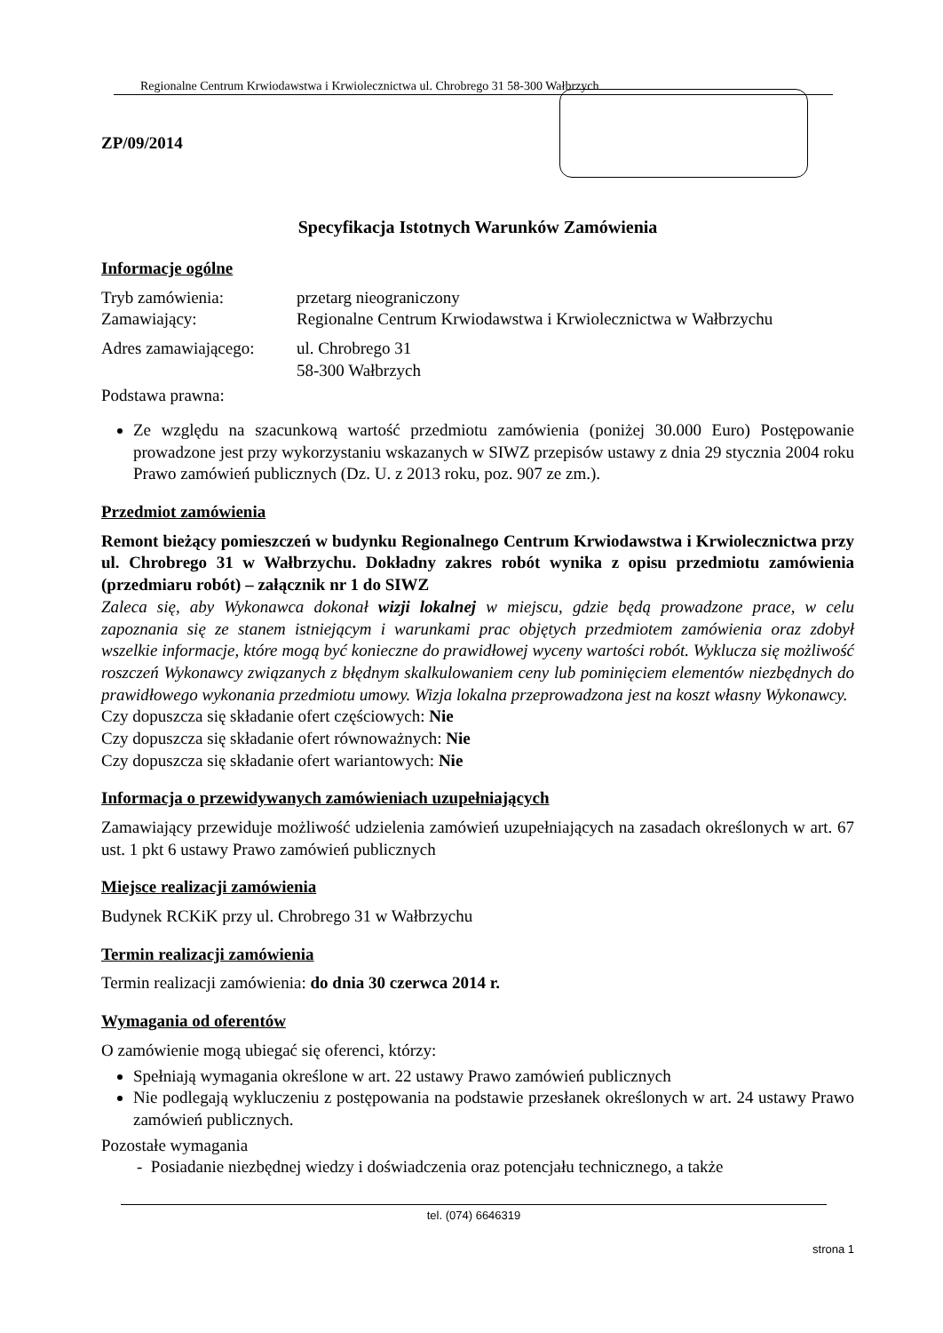Regionalne Centrum Krwiodawstwa i Krwiolecznictwa ul. Chrobrego 31 58-300 Wałbrzych
ZP/09/2014
Specyfikacja Istotnych Warunków Zamówienia
Informacje ogólne
Tryb zamówienia: przetarg nieograniczony
Zamawiający: Regionalne Centrum Krwiodawstwa i Krwiolecznictwa w Wałbrzychu
Adres zamawiającego: ul. Chrobrego 31
58-300 Wałbrzych
Podstawa prawna:
Ze względu na szacunkową wartość przedmiotu zamówienia (poniżej 30.000 Euro) Postępowanie prowadzone jest przy wykorzystaniu wskazanych w SIWZ przepisów ustawy z dnia 29 stycznia 2004 roku Prawo zamówień publicznych (Dz. U. z 2013 roku, poz. 907 ze zm.).
Przedmiot zamówienia
Remont bieżący pomieszczeń w budynku Regionalnego Centrum Krwiodawstwa i Krwiolecznictwa przy ul. Chrobrego 31 w Wałbrzychu. Dokładny zakres robót wynika z opisu przedmiotu zamówienia (przedmiaru robót) – załącznik nr 1 do SIWZ
Zaleca się, aby Wykonawca dokonał wizji lokalnej w miejscu, gdzie będą prowadzone prace, w celu zapoznania się ze stanem istniejącym i warunkami prac objętych przedmiotem zamówienia oraz zdobył wszelkie informacje, które mogą być konieczne do prawidłowej wyceny wartości robót. Wyklucza się możliwość roszczeń Wykonawcy związanych z błędnym skalkulowaniem ceny lub pominięciem elementów niezbędnych do prawidłowego wykonania przedmiotu umowy. Wizja lokalna przeprowadzona jest na koszt własny Wykonawcy.
Czy dopuszcza się składanie ofert częściowych: Nie
Czy dopuszcza się składanie ofert równoważnych: Nie
Czy dopuszcza się składanie ofert wariantowych: Nie
Informacja o przewidywanych zamówieniach uzupełniających
Zamawiający przewiduje możliwość udzielenia zamówień uzupełniających na zasadach określonych w art. 67 ust. 1 pkt 6 ustawy Prawo zamówień publicznych
Miejsce realizacji zamówienia
Budynek RCKiK przy ul. Chrobrego 31 w Wałbrzychu
Termin realizacji zamówienia
Termin realizacji zamówienia: do dnia 30 czerwca 2014 r.
Wymagania od oferentów
O zamówienie mogą ubiegać się oferenci, którzy:
Spełniają wymagania określone w art. 22 ustawy Prawo zamówień publicznych
Nie podlegają wykluczeniu z postępowania na podstawie przesłanek określonych w art. 24 ustawy Prawo zamówień publicznych.
Pozostałe wymagania
- Posiadanie niezbędnej wiedzy i doświadczenia oraz potencjału technicznego, a także
tel. (074) 6646319
strona 1